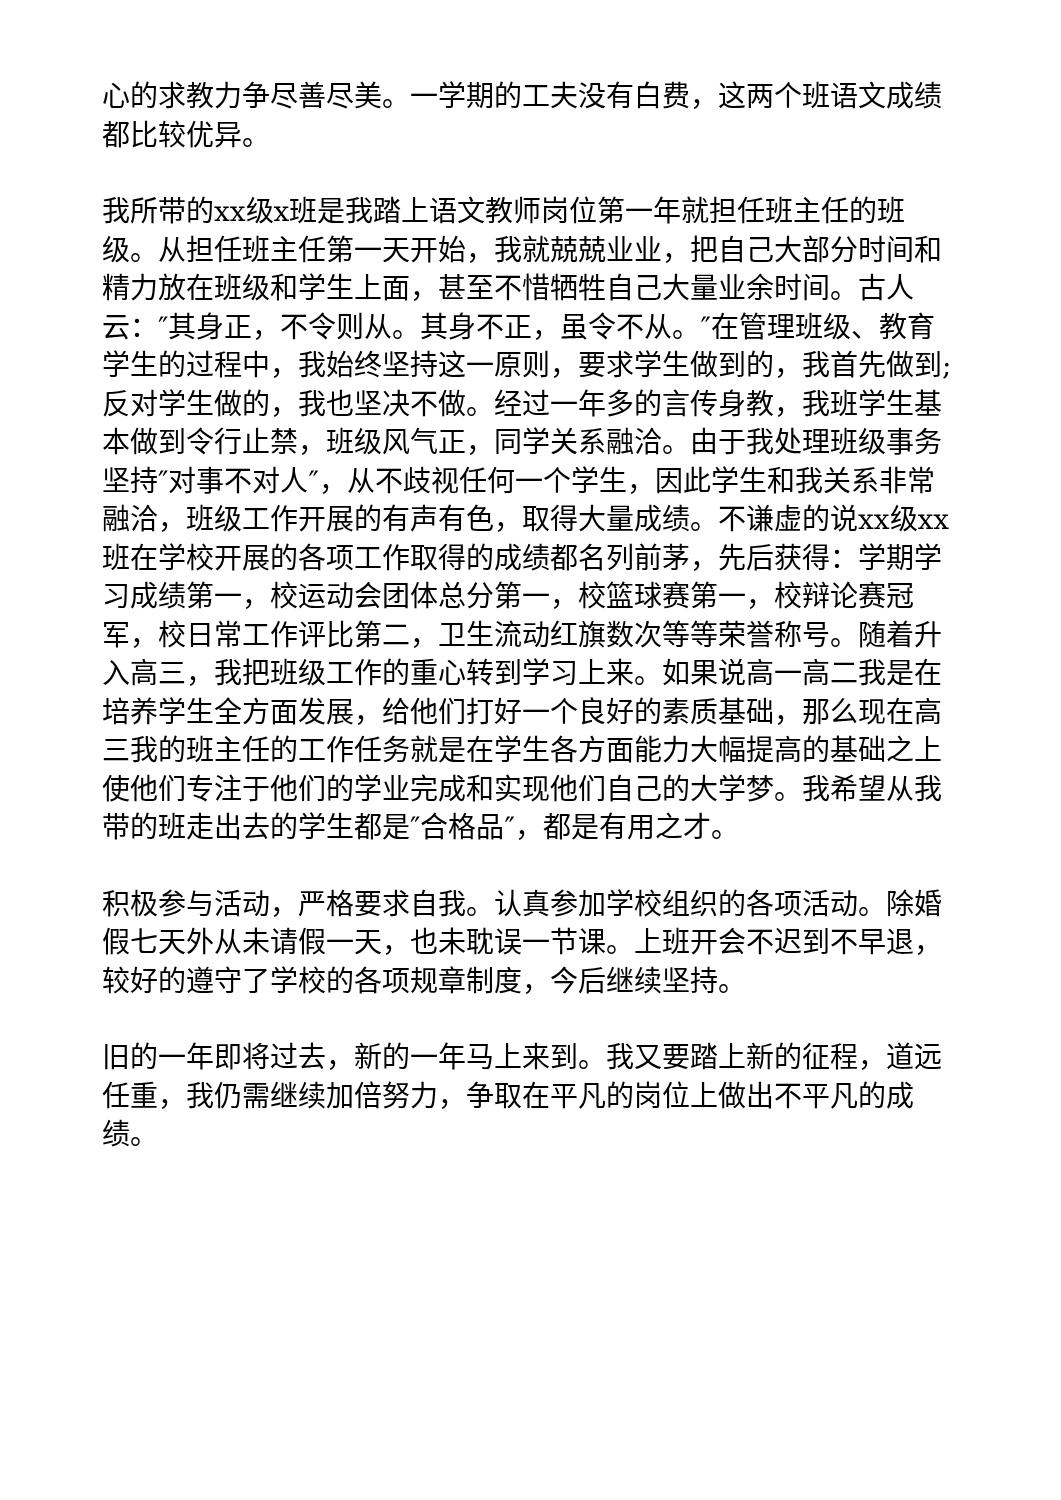心的求教力争尽善尽美。一学期的工夫没有白费，这两个班语文成绩都比较优异。
我所带的xx级x班是我踏上语文教师岗位第一年就担任班主任的班级。从担任班主任第一天开始，我就兢兢业业，把自己大部分时间和精力放在班级和学生上面，甚至不惜牺牲自己大量业余时间。古人云：″其身正，不令则从。其身不正，虽令不从。″在管理班级、教育学生的过程中，我始终坚持这一原则，要求学生做到的，我首先做到;反对学生做的，我也坚决不做。经过一年多的言传身教，我班学生基本做到令行止禁，班级风气正，同学关系融洽。由于我处理班级事务坚持″对事不对人″，从不歧视任何一个学生，因此学生和我关系非常融洽，班级工作开展的有声有色，取得大量成绩。不谦虚的说xx级xx班在学校开展的各项工作取得的成绩都名列前茅，先后获得：学期学习成绩第一，校运动会团体总分第一，校篮球赛第一，校辩论赛冠军，校日常工作评比第二，卫生流动红旗数次等等荣誉称号。随着升入高三，我把班级工作的重心转到学习上来。如果说高一高二我是在培养学生全方面发展，给他们打好一个良好的素质基础，那么现在高三我的班主任的工作任务就是在学生各方面能力大幅提高的基础之上使他们专注于他们的学业完成和实现他们自己的大学梦。我希望从我带的班走出去的学生都是″合格品″，都是有用之才。
积极参与活动，严格要求自我。认真参加学校组织的各项活动。除婚假七天外从未请假一天，也未耽误一节课。上班开会不迟到不早退，较好的遵守了学校的各项规章制度，今后继续坚持。
旧的一年即将过去，新的一年马上来到。我又要踏上新的征程，道远任重，我仍需继续加倍努力，争取在平凡的岗位上做出不平凡的成绩。